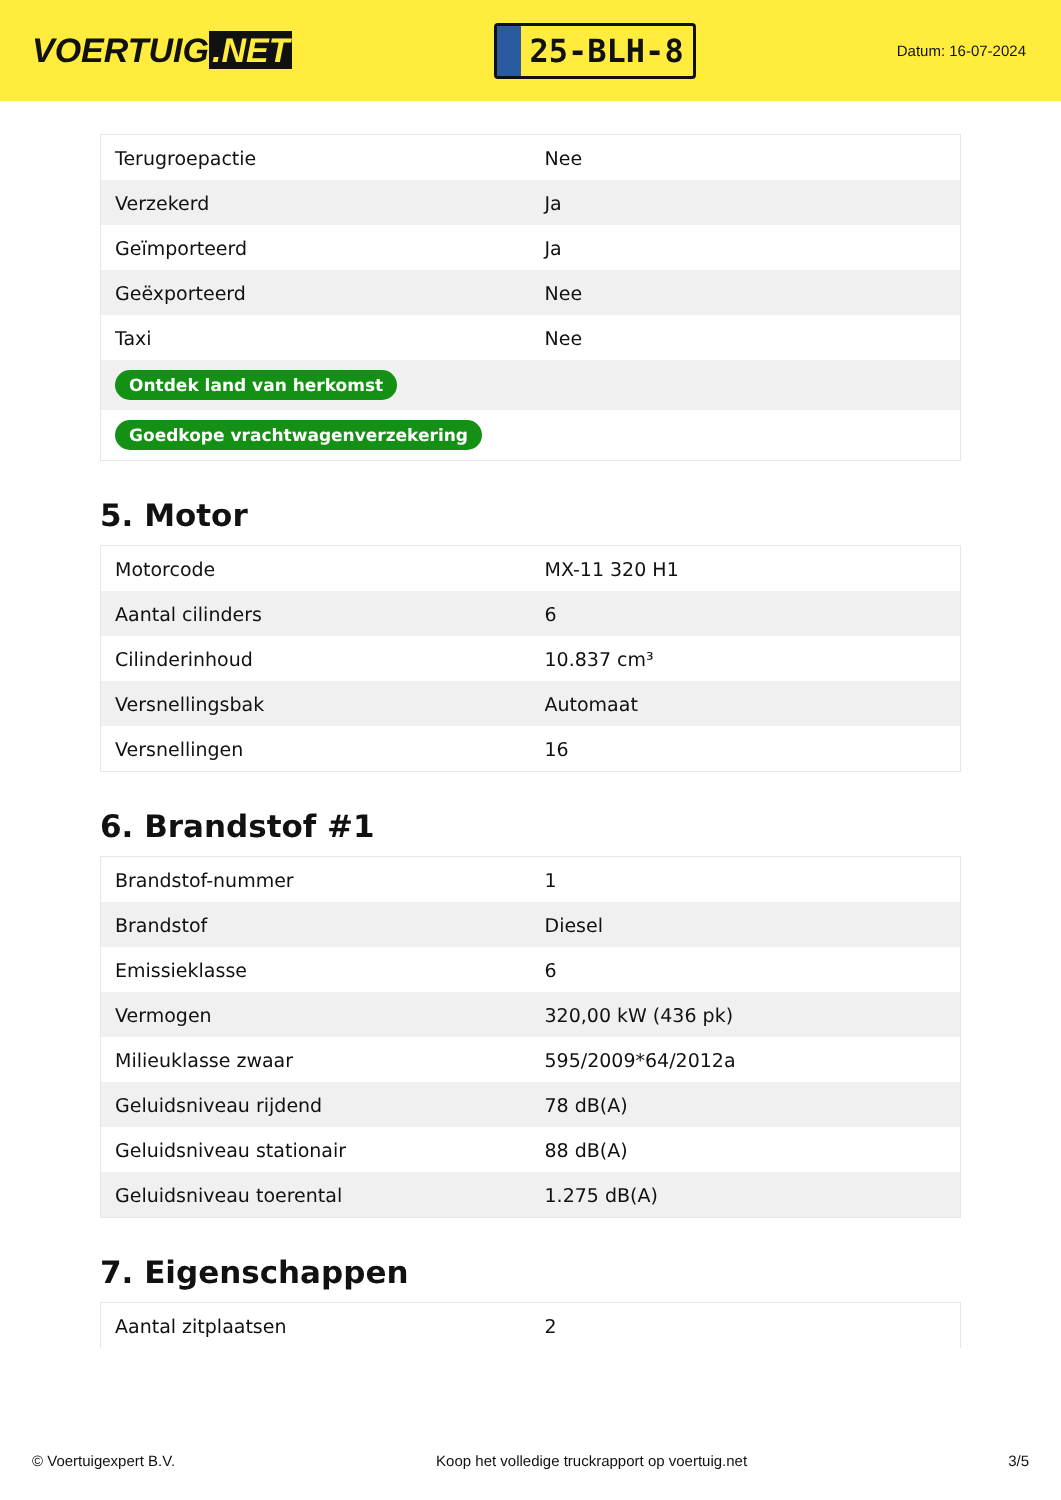VOERTUIG.NET
25-BLH-8
Datum: 16-07-2024
| Terugroepactie | Nee |
| Verzekerd | Ja |
| Geïmporteerd | Ja |
| Geëxporteerd | Nee |
| Taxi | Nee |
| Ontdek land van herkomst | |
| Goedkope vrachtwagenverzekering | |
5. Motor
| Motorcode | MX-11 320 H1 |
| Aantal cilinders | 6 |
| Cilinderinhoud | 10.837 cm³ |
| Versnellingsbak | Automaat |
| Versnellingen | 16 |
6. Brandstof #1
| Brandstof-nummer | 1 |
| Brandstof | Diesel |
| Emissieklasse | 6 |
| Vermogen | 320,00 kW (436 pk) |
| Milieuklasse zwaar | 595/2009*64/2012a |
| Geluidsniveau rijdend | 78 dB(A) |
| Geluidsniveau stationair | 88 dB(A) |
| Geluidsniveau toerental | 1.275 dB(A) |
7. Eigenschappen
| Aantal zitplaatsen | 2 |
© Voertuigexpert B.V. Koop het volledige truckrapport op voertuig.net 3/5